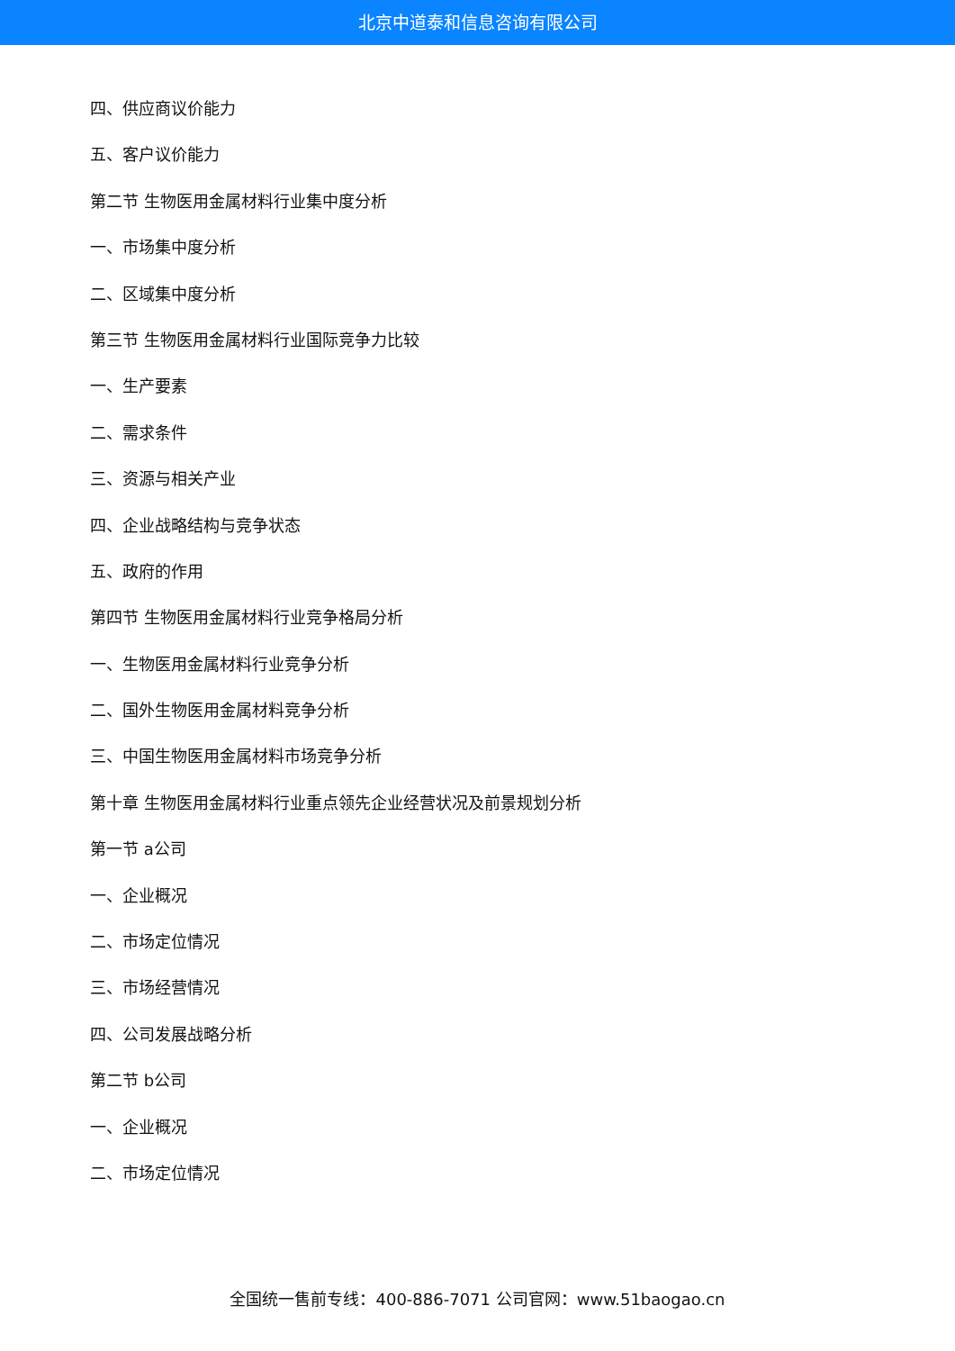北京中道泰和信息咨询有限公司
四、供应商议价能力
五、客户议价能力
第二节 生物医用金属材料行业集中度分析
一、市场集中度分析
二、区域集中度分析
第三节 生物医用金属材料行业国际竞争力比较
一、生产要素
二、需求条件
三、资源与相关产业
四、企业战略结构与竞争状态
五、政府的作用
第四节 生物医用金属材料行业竞争格局分析
一、生物医用金属材料行业竞争分析
二、国外生物医用金属材料竞争分析
三、中国生物医用金属材料市场竞争分析
第十章 生物医用金属材料行业重点领先企业经营状况及前景规划分析
第一节 a公司
一、企业概况
二、市场定位情况
三、市场经营情况
四、公司发展战略分析
第二节 b公司
一、企业概况
二、市场定位情况
全国统一售前专线：400-886-7071 公司官网：www.51baogao.cn